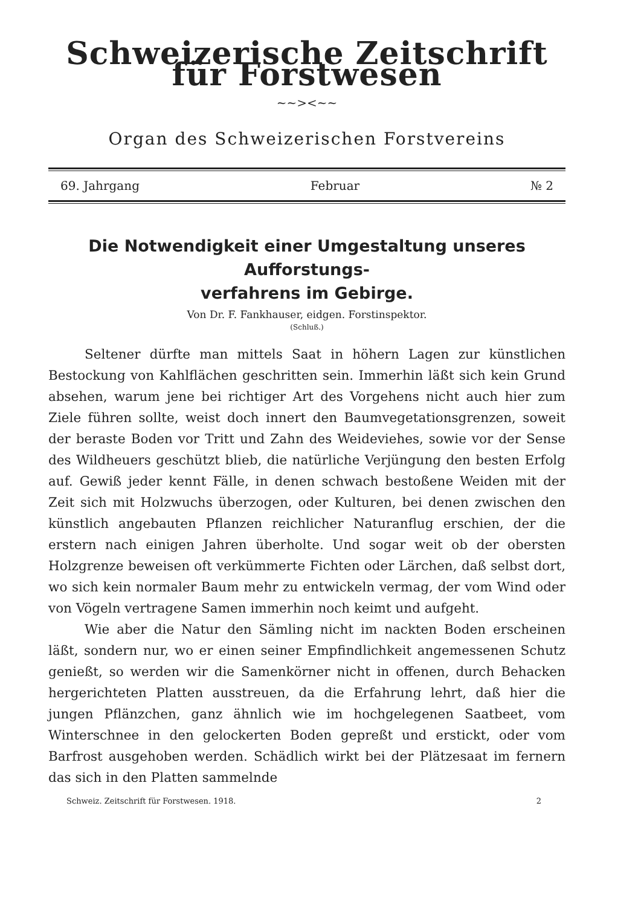Schweizerische Zeitschrift für Forstwesen
~~><~~
Organ des Schweizerischen Forstvereins
69. Jahrgang Februar № 2
Die Notwendigkeit einer Umgestaltung unseres Aufforstungs-
verfahrens im Gebirge.
Von Dr. F. Fankhauser, eidgen. Forstinspektor.
(Schluß.)
Seltener dürfte man mittels Saat in höhern Lagen zur künstlichen Bestockung von Kahlflächen geschritten sein. Immerhin läßt sich kein Grund absehen, warum jene bei richtiger Art des Vorgehens nicht auch hier zum Ziele führen sollte, weist doch innert den Baumvegetationsgrenzen, soweit der beraste Boden vor Tritt und Zahn des Weideviehes, sowie vor der Sense des Wildheuers geschützt blieb, die natürliche Verjüngung den besten Erfolg auf. Gewiß jeder kennt Fälle, in denen schwach bestoßene Weiden mit der Zeit sich mit Holzwuchs überzogen, oder Kulturen, bei denen zwischen den künstlich angebauten Pflanzen reichlicher Naturanflug erschien, der die erstern nach einigen Jahren überholte. Und sogar weit ob der obersten Holzgrenze beweisen oft verkümmerte Fichten oder Lärchen, daß selbst dort, wo sich kein normaler Baum mehr zu entwickeln vermag, der vom Wind oder von Vögeln vertragene Samen immerhin noch keimt und aufgeht.
Wie aber die Natur den Sämling nicht im nackten Boden erscheinen läßt, sondern nur, wo er einen seiner Empfindlichkeit angemessenen Schutz genießt, so werden wir die Samenkörner nicht in offenen, durch Behacken hergerichteten Platten ausstreuen, da die Erfahrung lehrt, daß hier die jungen Pflänzchen, ganz ähnlich wie im hochgelegenen Saatbeet, vom Winterschnee in den gelockerten Boden gepreßt und erstickt, oder vom Barfrost ausgehoben werden. Schädlich wirkt bei der Plätzesaat im fernern das sich in den Platten sammelnde
Schweiz. Zeitschrift für Forstwesen. 1918. 2